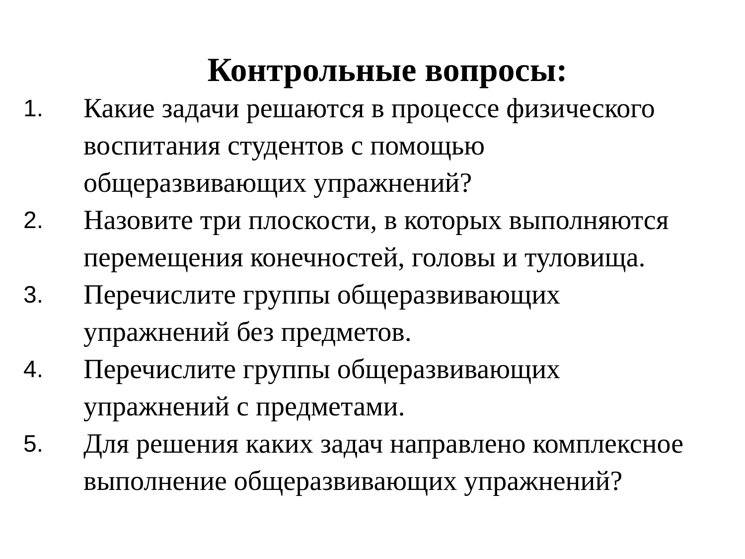Контрольные вопросы:
1.
Какие задачи решаются в процессе физического воспитания студентов с помощью общеразвивающих упражнений?
2.
Назовите три плоскости, в которых выполняются перемещения конечностей, головы и туловища.
3.
Перечислите группы общеразвивающих упражнений без предметов.
4.
Перечислите группы общеразвивающих упражнений с предметами.
5.
Для решения каких задач направлено комплексное выполнение общеразвивающих упражнений?